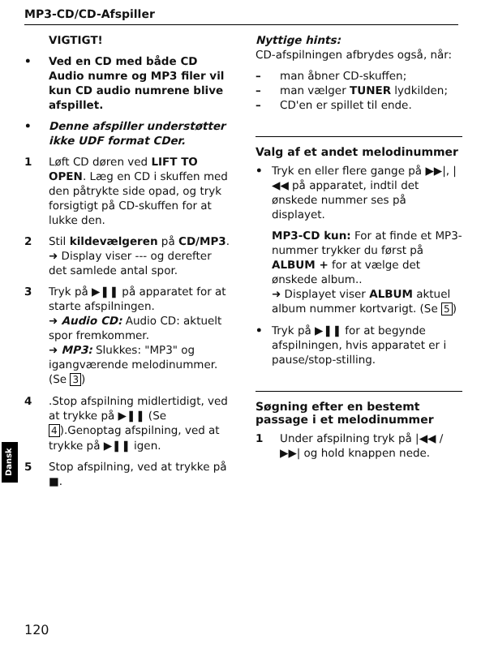MP3-CD/CD-Afspiller
VIGTIGT!
• Ved en CD med både CD Audio numre og MP3 filer vil kun CD audio numrene blive afspillet.
• Denne afspiller understøtter ikke UDF format CDer.
1 Løft CD døren ved LIFT TO OPEN. Læg en CD i skuffen med den påtrykte side opad, og tryk forsigtigt på CD-skuffen for at lukke den.
2 Stil kildevælgeren på CD/MP3.
➜ Display viser --- og derefter det samlede antal spor.
3 Tryk på ▶❚❚ på apparatet for at starte afspilningen.
➜ Audio CD: Audio CD: aktuelt spor fremkommer.
➜ MP3: Slukkes: "MP3" og igangværende melodinummer. (Se 3)
4.Stop afspilning midlertidigt, ved at trykke på ▶❚❚ (Se 4).Genoptag afspilning, ved at trykke på ▶❚❚ igen.
5 Stop afspilning, ved at trykke på ■.
Nyttige hints:
CD-afspilningen afbrydes også, når:
– man åbner CD-skuffen;
– man vælger TUNER lydkilden;
– CD'en er spillet til ende.
Valg af et andet melodinummer
• Tryk en eller flere gange på ▶▶|, |◀◀ på apparatet, indtil det ønskede nummer ses på displayet.
MP3-CD kun: For at finde et MP3-nummer trykker du først på ALBUM + for at vælge det ønskede album..
➜ Displayet viser ALBUM aktuel album nummer kortvarigt. (Se 5)
• Tryk på ▶❚❚ for at begynde afspilningen, hvis apparatet er i pause/stop-stilling.
Søgning efter en bestemt passage i et melodinummer
1 Under afspilning tryk på |◀◀ / ▶▶| og hold knappen nede.
Dansk
120